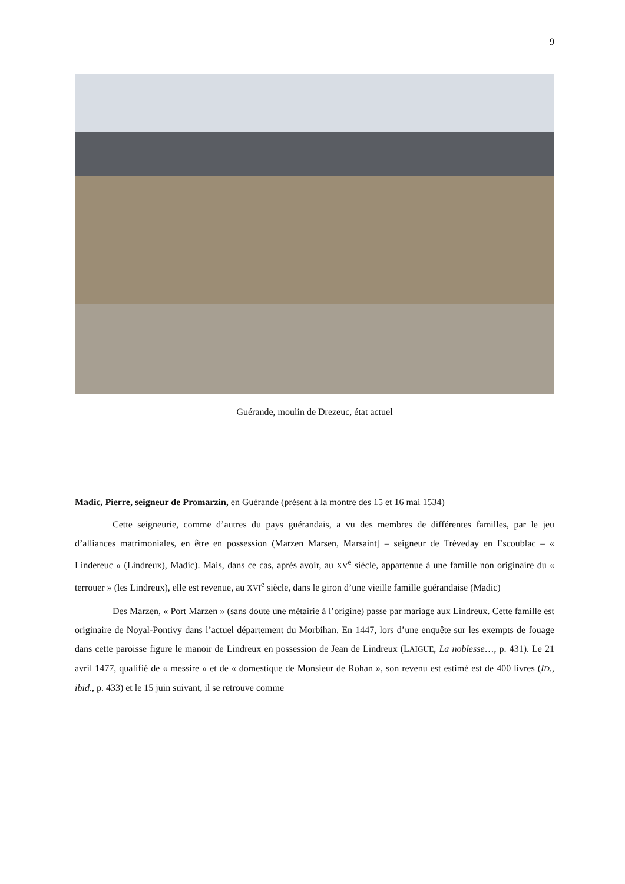9
Guérande, moulin de Drezeuc, état actuel
Madic, Pierre, seigneur de Promarzin, en Guérande (présent à la montre des 15 et 16 mai 1534)
Cette seigneurie, comme d’autres du pays guérandais, a vu des membres de différentes familles, par le jeu d’alliances matrimoniales, en être en possession (Marzen Marsen, Marsaint] – seigneur de Tréveday en Escoublac – « Lindereuc » (Lindreux), Madic). Mais, dans ce cas, après avoir, au XV<sup>e</sup> siècle, appartenue à une famille non originaire du « terrouer » (les Lindreux), elle est revenue, au XVI<sup>e</sup> siècle, dans le giron d’une vieille famille guérandaise (Madic)
Des Marzen, « Port Marzen » (sans doute une métairie à l’origine) passe par mariage aux Lindreux. Cette famille est originaire de Noyal-Pontivy dans l’actuel département du Morbihan. En 1447, lors d’une enquête sur les exempts de fouage dans cette paroisse figure le manoir de Lindreux en possession de Jean de Lindreux (LAIGUE, La noblesse…, p. 431). Le 21 avril 1477, qualifié de « messire » et de « domestique de Monsieur de Rohan », son revenu est estimé est de 400 livres (ID., ibid., p. 433) et le 15 juin suivant, il se retrouve comme